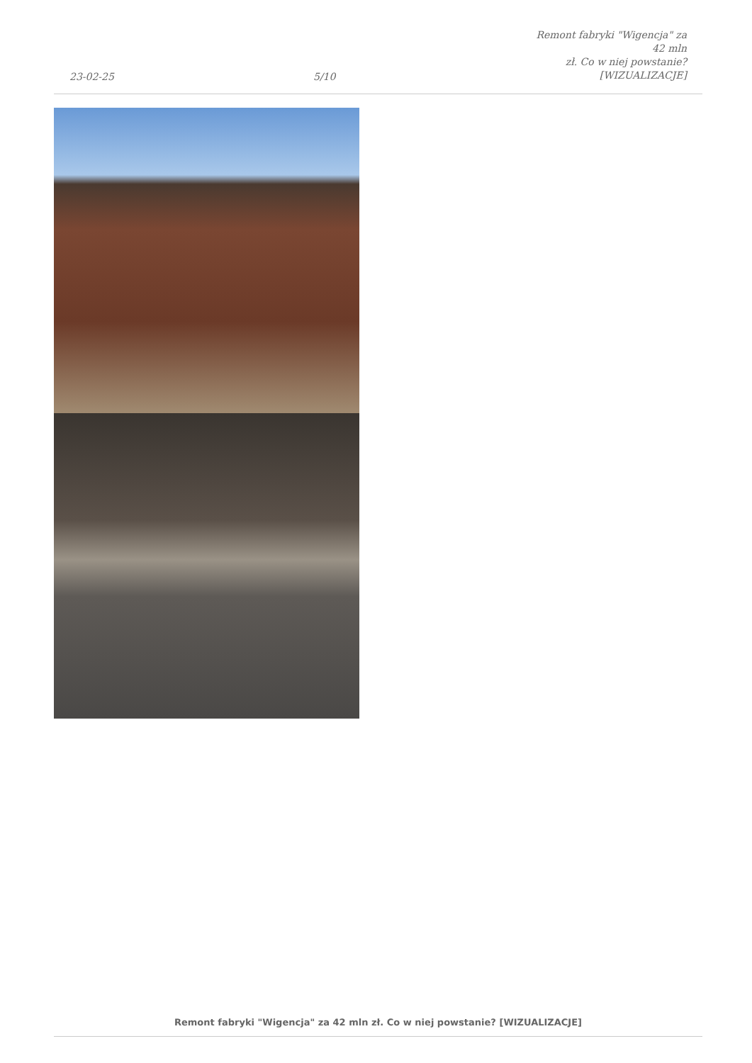23-02-25
5/10
Remont fabryki "Wigencja" za 42 mln
zł. Co w niej powstanie?
[WIZUALIZACJE]
Remont fabryki "Wigencja" za 42 mln zł. Co w niej powstanie? [WIZUALIZACJE]